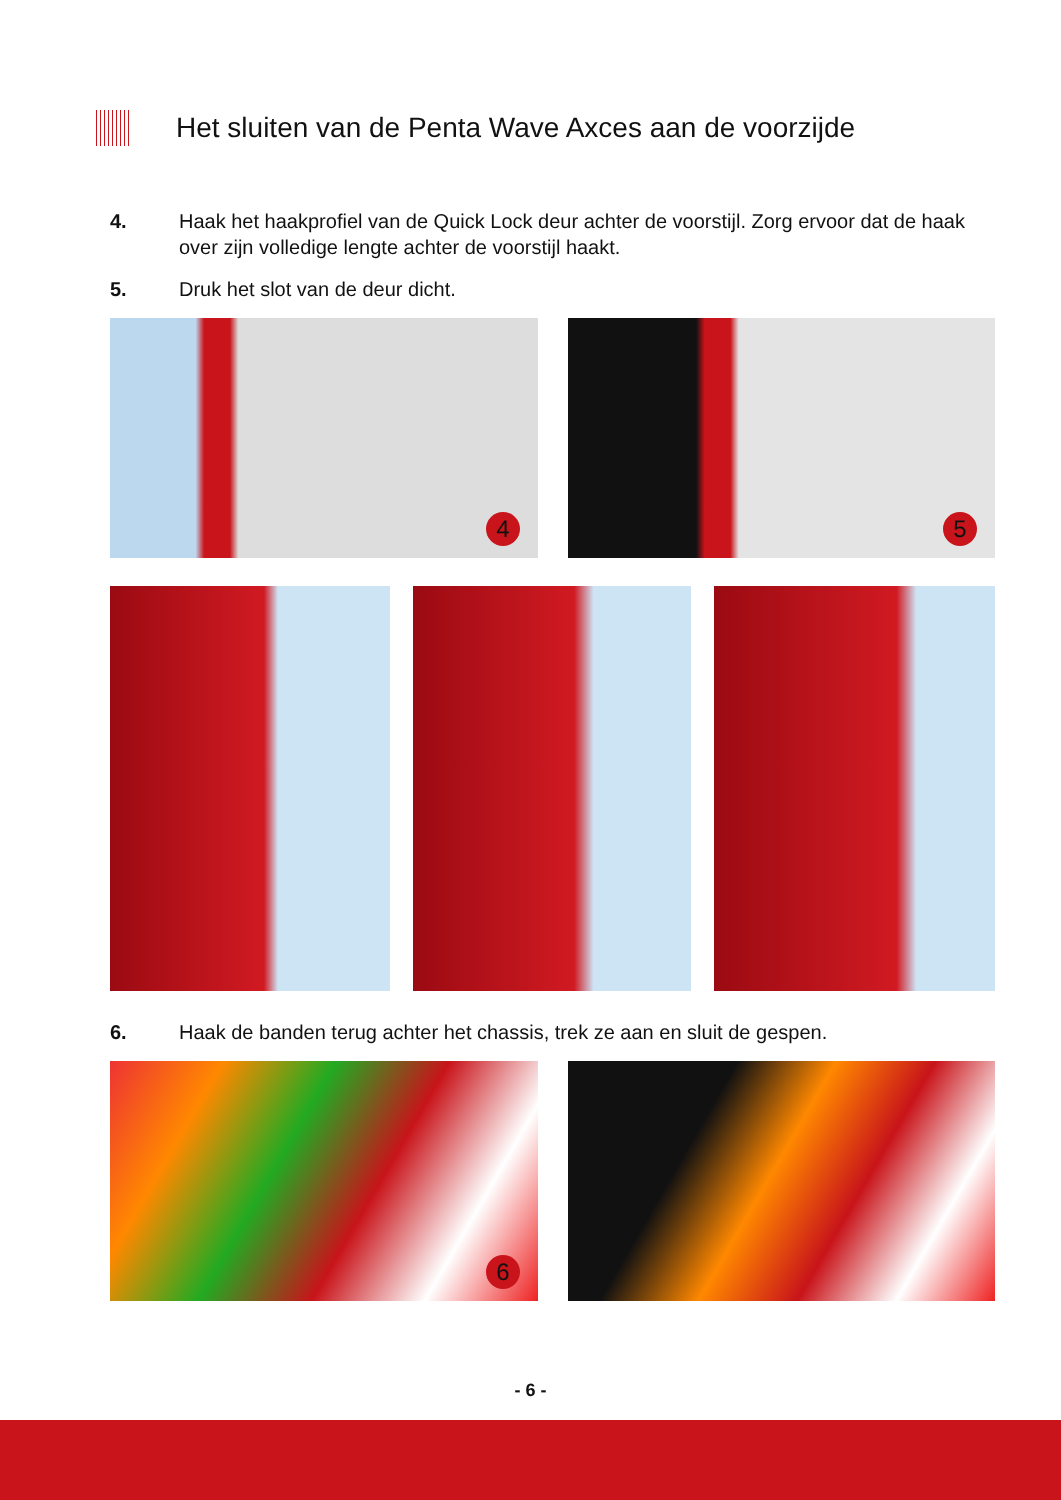Het sluiten van de Penta Wave Axces aan de voorzijde
4. Haak het haakprofiel van de Quick Lock deur achter de voorstijl. Zorg ervoor dat de haak over zijn volledige lengte achter de voorstijl haakt.
5. Druk het slot van de deur dicht.
4
5
6. Haak de banden terug achter het chassis, trek ze aan en sluit de gespen.
6
- 6 -